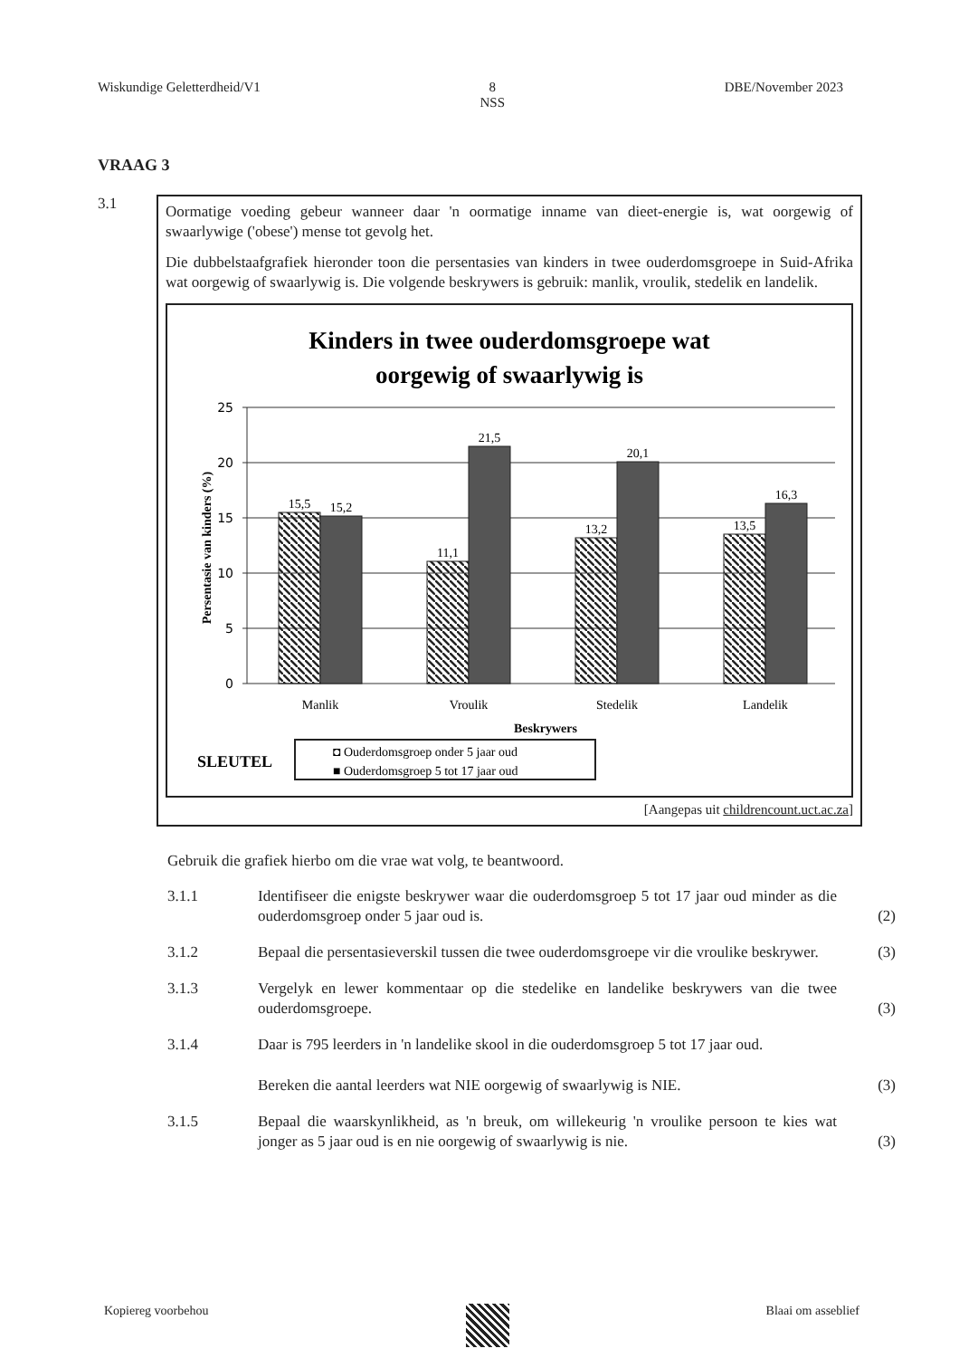Wiskundige Geletterdheid/V1 8
NSS DBE/November 2023
VRAAG 3
3.1
Oormatige voeding gebeur wanneer daar 'n oormatige inname van dieet-energie is, wat oorgewig of swaarlywige ('obese') mense tot gevolg het.
Die dubbelstaafgrafiek hieronder toon die persentasies van kinders in twee ouderdomsgroepe in Suid-Afrika wat oorgewig of swaarlywig is. Die volgende beskrywers is gebruik: manlik, vroulik, stedelik en landelik.
Kinders in twee ouderdomsgroepe wat
oorgewig of swaarlywig is
25
20
15
10
5
0
Persentasie van kinders (%)
15,5
15,2
11,1
21,5
13,2
20,1
13,5
16,3
Manlik
Vroulik
Stedelik
Landelik
Beskrywers
SLEUTEL
◘ Ouderdomsgroep onder 5 jaar oud
■ Ouderdomsgroep 5 tot 17 jaar oud
[Aangepas uit childrencount.uct.ac.za]
Gebruik die grafiek hierbo om die vrae wat volg, te beantwoord.
3.1.1 Identifiseer die enigste beskrywer waar die ouderdomsgroep 5 tot 17 jaar oud minder as die ouderdomsgroep onder 5 jaar oud is.
(2)
3.1.2 Bepaal die persentasieverskil tussen die twee ouderdomsgroepe vir die vroulike beskrywer.
(3)
3.1.3 Vergelyk en lewer kommentaar op die stedelike en landelike beskrywers van die twee ouderdomsgroepe.
(3)
3.1.4 Daar is 795 leerders in 'n landelike skool in die ouderdomsgroep 5 tot 17 jaar oud.
Bereken die aantal leerders wat NIE oorgewig of swaarlywig is NIE.
(3)
3.1.5 Bepaal die waarskynlikheid, as 'n breuk, om willekeurig 'n vroulike persoon te kies wat jonger as 5 jaar oud is en nie oorgewig of swaarlywig is nie.
(3)
Kopiereg voorbehou Blaai om asseblief